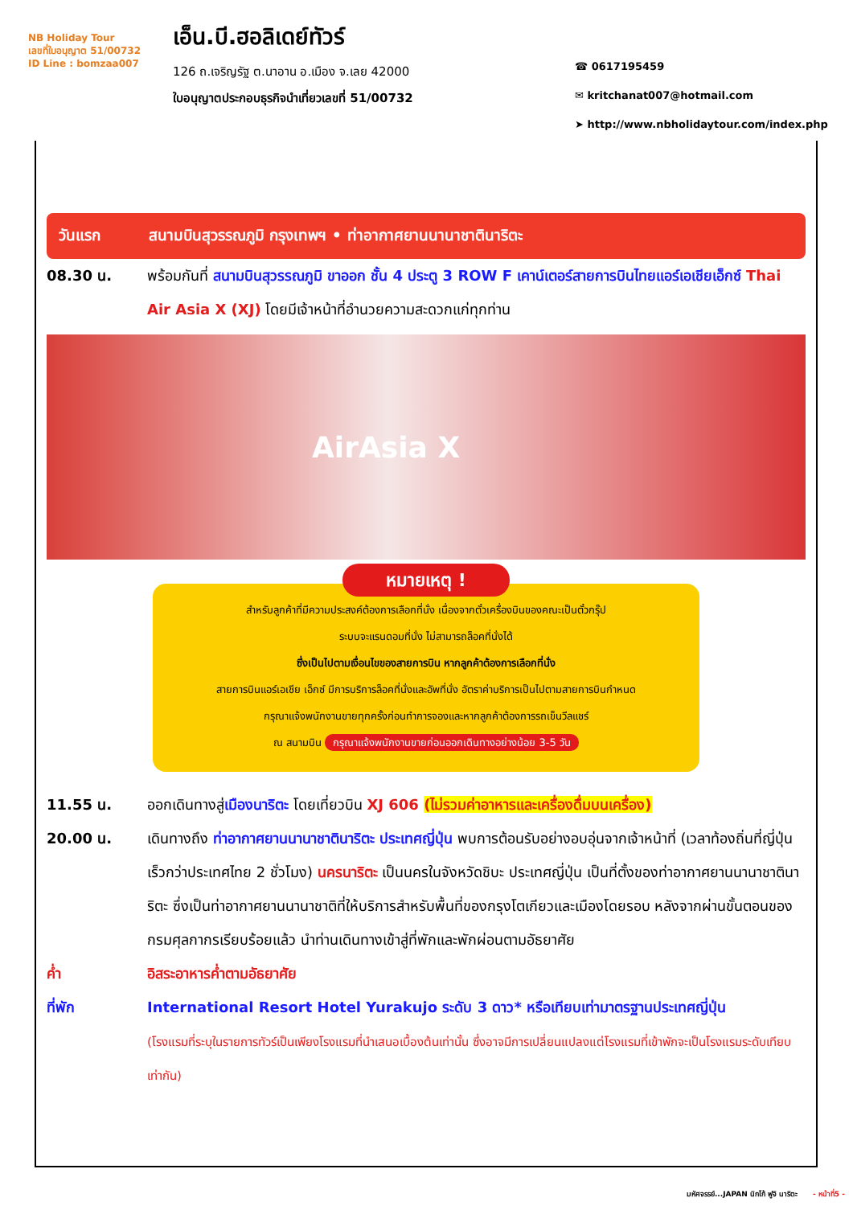NB Holiday Tour
เลขที่ใบอนุญาต 51/00732
ID Line : bomzaa007
เอ็น.บี.ฮอลิเดย์ทัวร์
126 ถ.เจริญรัฐ ต.นาอาน อ.เมือง จ.เลย 42000
ใบอนุญาตประกอบธุรกิจนำเที่ยวเลขที่ 51/00732
☎ 0617195459
✉ kritchanat007@hotmail.com
➤ http://www.nbholidaytour.com/index.php
วันแรก สนามบินสุวรรณภูมิ กรุงเทพฯ • ท่าอากาศยานนานาชาตินาริตะ
08.30 น. พร้อมกันที่ สนามบินสุวรรณภูมิ ขาออก ชั้น 4 ประตู 3 ROW F เคาน์เตอร์สายการบินไทยแอร์เอเชียเอ็กซ์ Thai Air Asia X (XJ) โดยมีเจ้าหน้าที่อำนวยความสะดวกแก่ทุกท่าน
AirAsia X
หมายเหตุ !
สำหรับลูกค้าที่มีความประสงค์ต้องการเลือกที่นั่ง เนื่องจากตั๋วเครื่องบินของคณะเป็นตั๋วกรุ๊ป
ระบบจะแรนดอมที่นั่ง ไม่สามารถล็อคที่นั่งได้
ซึ่งเป็นไปตามเงื่อนไขของสายการบิน หากลูกค้าต้องการเลือกที่นั่ง
สายการบินแอร์เอเชีย เอ็กซ์ มีการบริการล็อคที่นั่งและอัพที่นั่ง อัตราค่าบริการเป็นไปตามสายการบินกำหนด
กรุณาแจ้งพนักงานขายทุกครั้งก่อนทำการจองและหากลูกค้าต้องการรถเข็นวีลแชร์
ณ สนามบิน กรุณาแจ้งพนักงานขายก่อนออกเดินทางอย่างน้อย 3-5 วัน
11.55 น. ออกเดินทางสู่เมืองนาริตะ โดยเที่ยวบิน XJ 606 (ไม่รวมค่าอาหารและเครื่องดื่มบนเครื่อง)
20.00 น. เดินทางถึง ท่าอากาศยานนานาชาตินาริตะ ประเทศญี่ปุ่น พบการต้อนรับอย่างอบอุ่นจากเจ้าหน้าที่ (เวลาท้องถิ่นที่ญี่ปุ่นเร็วกว่าประเทศไทย 2 ชั่วโมง) นครนาริตะ เป็นนครในจังหวัดชิบะ ประเทศญี่ปุ่น เป็นที่ตั้งของท่าอากาศยานนานาชาตินาริตะ ซึ่งเป็นท่าอากาศยานนานาชาติที่ให้บริการสำหรับพื้นที่ของกรุงโตเกียวและเมืองโดยรอบ หลังจากผ่านขั้นตอนของกรมศุลกากรเรียบร้อยแล้ว นำท่านเดินทางเข้าสู่ที่พักและพักผ่อนตามอัธยาศัย
ค่ำ อิสระอาหารค่ำตามอัธยาศัย
ที่พัก International Resort Hotel Yurakujo ระดับ 3 ดาว* หรือเทียบเท่ามาตรฐานประเทศญี่ปุ่น
(โรงแรมที่ระบุในรายการทัวร์เป็นเพียงโรงแรมที่นำเสนอเบื้องต้นเท่านั้น ซึ่งอาจมีการเปลี่ยนแปลงแต่โรงแรมที่เข้าพักจะเป็นโรงแรมระดับเทียบเท่ากัน)
มหัศจรรย์...JAPAN นิกโก้ ฟูจิ นาริตะ - หน้าที่5 -